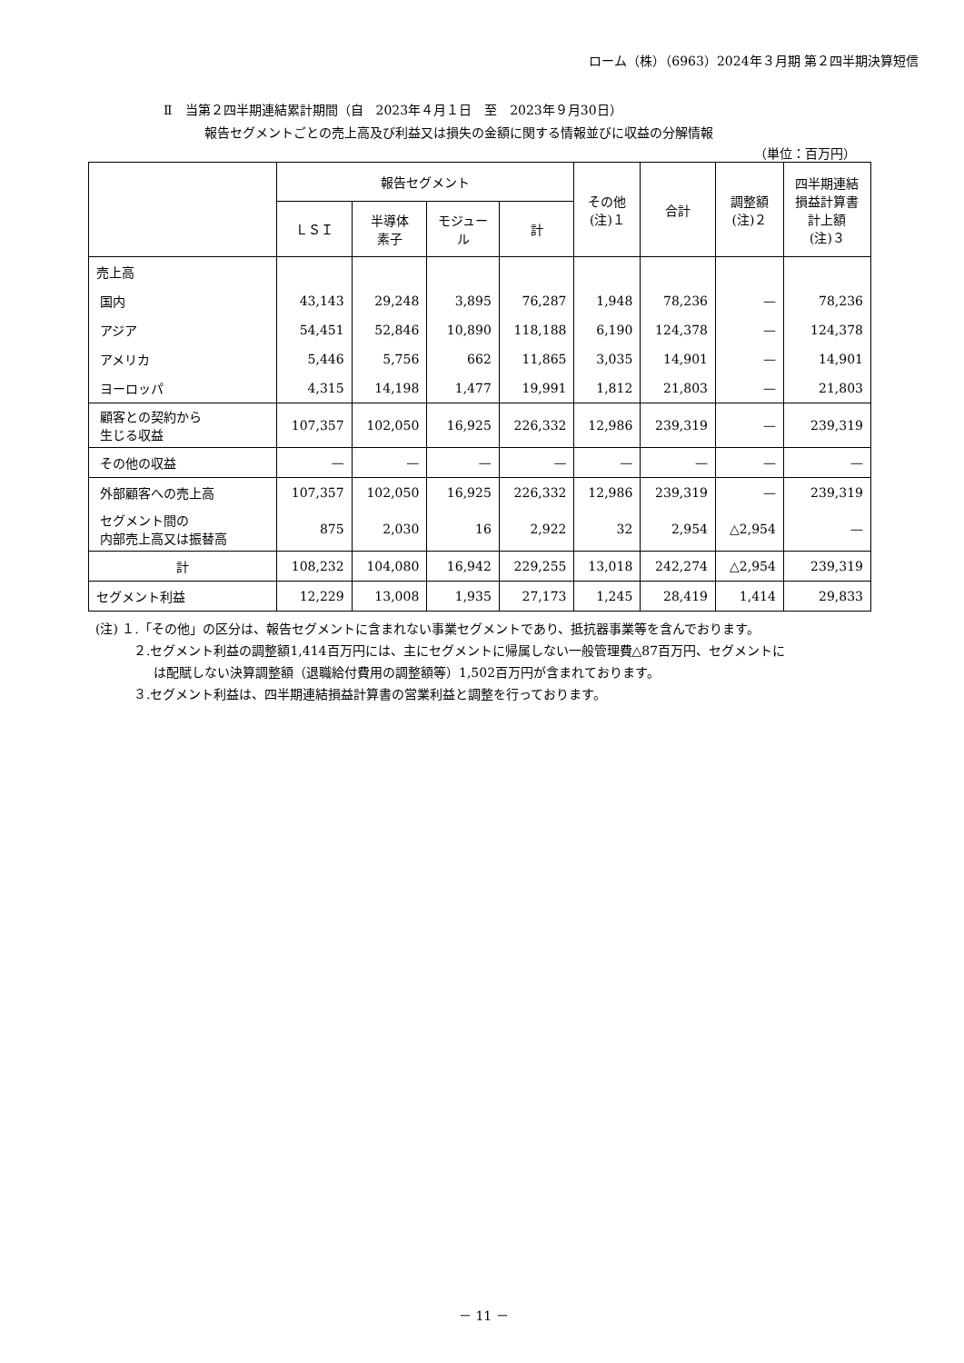ローム（株）（6963）2024年３月期 第２四半期決算短信
Ⅱ　当第２四半期連結累計期間（自　2023年４月１日　至　2023年９月30日）
報告セグメントごとの売上高及び利益又は損失の金額に関する情報並びに収益の分解情報
（単位：百万円）
| | 報告セグメント | | | | その他 (注)１ | 合計 | 調整額 (注)２ | 四半期連結 損益計算書 計上額 (注)３ |
| --- | --- | --- | --- | --- | --- | --- | --- | --- |
| | ＬＳＩ | 半導体 素子 | モジュー ル | 計 | | | | |
| 売上高 | | | | | | | | |
| 国内 | 43,143 | 29,248 | 3,895 | 76,287 | 1,948 | 78,236 | — | 78,236 |
| アジア | 54,451 | 52,846 | 10,890 | 118,188 | 6,190 | 124,378 | — | 124,378 |
| アメリカ | 5,446 | 5,756 | 662 | 11,865 | 3,035 | 14,901 | — | 14,901 |
| ヨーロッパ | 4,315 | 14,198 | 1,477 | 19,991 | 1,812 | 21,803 | — | 21,803 |
| 顧客との契約から 生じる収益 | 107,357 | 102,050 | 16,925 | 226,332 | 12,986 | 239,319 | — | 239,319 |
| その他の収益 | — | — | — | — | — | — | — | — |
| 外部顧客への売上高 | 107,357 | 102,050 | 16,925 | 226,332 | 12,986 | 239,319 | — | 239,319 |
| セグメント間の 内部売上高又は振替高 | 875 | 2,030 | 16 | 2,922 | 32 | 2,954 | △2,954 | — |
| 計 | 108,232 | 104,080 | 16,942 | 229,255 | 13,018 | 242,274 | △2,954 | 239,319 |
| セグメント利益 | 12,229 | 13,008 | 1,935 | 27,173 | 1,245 | 28,419 | 1,414 | 29,833 |
(注) １.「その他」の区分は、報告セグメントに含まれない事業セグメントであり、抵抗器事業等を含んでおります。
２.セグメント利益の調整額1,414百万円には、主にセグメントに帰属しない一般管理費△87百万円、セグメントに
は配賦しない決算調整額（退職給付費用の調整額等）1,502百万円が含まれております。
３.セグメント利益は、四半期連結損益計算書の営業利益と調整を行っております。
－ 11 －